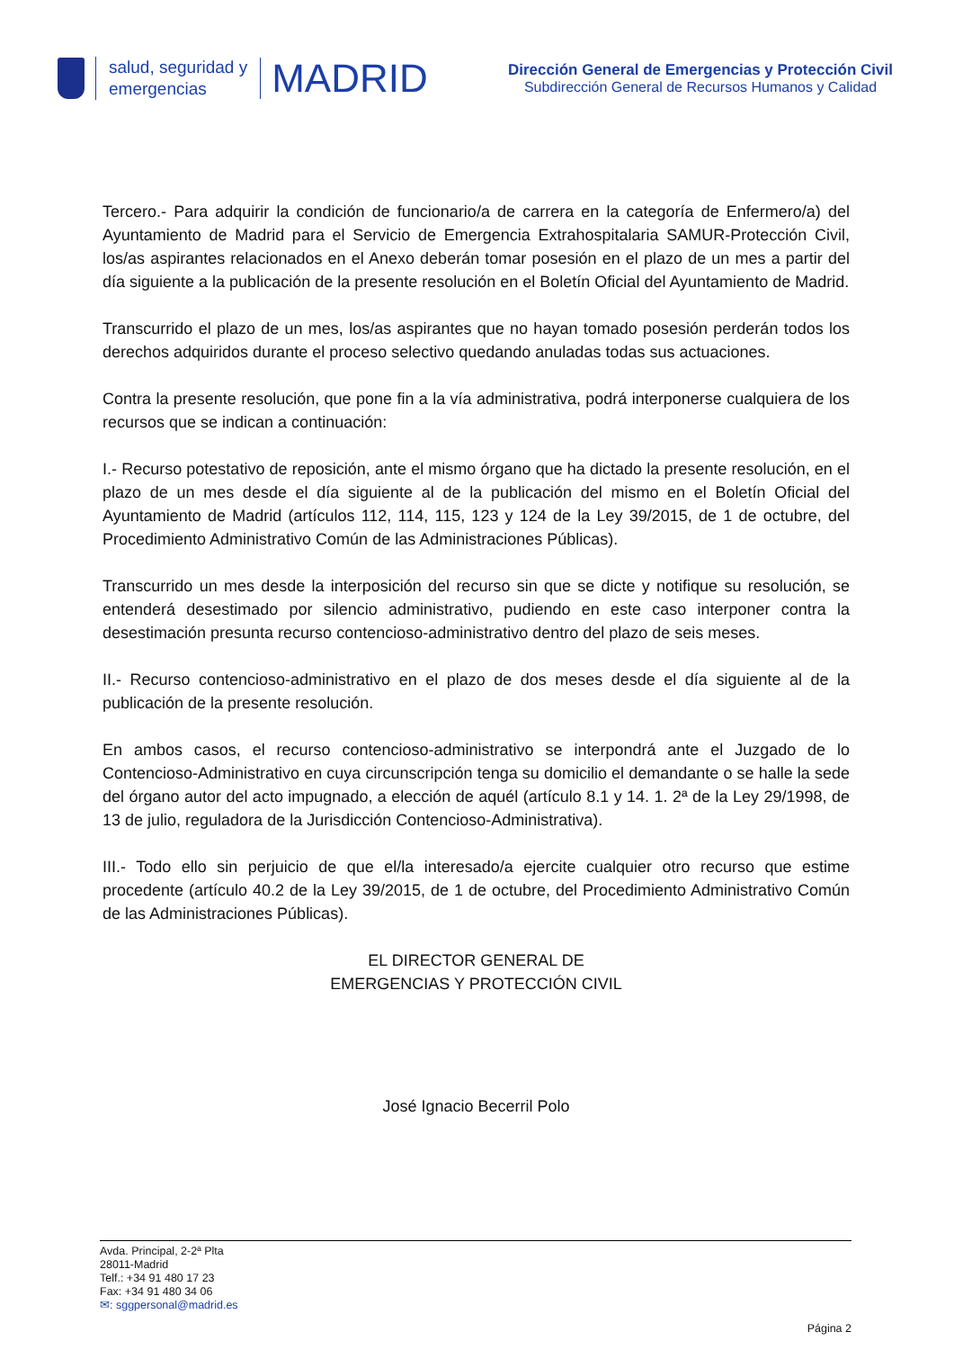salud, seguridad y
emergencias
MADRID
Dirección General de Emergencias y Protección Civil
Subdirección General de Recursos Humanos y Calidad
Tercero.- Para adquirir la condición de funcionario/a de carrera en la categoría de Enfermero/a) del Ayuntamiento de Madrid para el Servicio de Emergencia Extrahospitalaria SAMUR-Protección Civil, los/as aspirantes relacionados en el Anexo deberán tomar posesión en el plazo de un mes a partir del día siguiente a la publicación de la presente resolución en el Boletín Oficial del Ayuntamiento de Madrid.
Transcurrido el plazo de un mes, los/as aspirantes que no hayan tomado posesión perderán todos los derechos adquiridos durante el proceso selectivo quedando anuladas todas sus actuaciones.
Contra la presente resolución, que pone fin a la vía administrativa, podrá interponerse cualquiera de los recursos que se indican a continuación:
I.- Recurso potestativo de reposición, ante el mismo órgano que ha dictado la presente resolución, en el plazo de un mes desde el día siguiente al de la publicación del mismo en el Boletín Oficial del Ayuntamiento de Madrid (artículos 112, 114, 115, 123 y 124 de la Ley 39/2015, de 1 de octubre, del Procedimiento Administrativo Común de las Administraciones Públicas).
Transcurrido un mes desde la interposición del recurso sin que se dicte y notifique su resolución, se entenderá desestimado por silencio administrativo, pudiendo en este caso interponer contra la desestimación presunta recurso contencioso-administrativo dentro del plazo de seis meses.
II.- Recurso contencioso-administrativo en el plazo de dos meses desde el día siguiente al de la publicación de la presente resolución.
En ambos casos, el recurso contencioso-administrativo se interpondrá ante el Juzgado de lo Contencioso-Administrativo en cuya circunscripción tenga su domicilio el demandante o se halle la sede del órgano autor del acto impugnado, a elección de aquél (artículo 8.1 y 14. 1. 2ª de la Ley 29/1998, de 13 de julio, reguladora de la Jurisdicción Contencioso-Administrativa).
III.- Todo ello sin perjuicio de que el/la interesado/a ejercite cualquier otro recurso que estime procedente (artículo 40.2 de la Ley 39/2015, de 1 de octubre, del Procedimiento Administrativo Común de las Administraciones Públicas).
EL DIRECTOR GENERAL DE
EMERGENCIAS Y PROTECCIÓN CIVIL
José Ignacio Becerril Polo
Avda. Principal, 2-2ª Plta
28011-Madrid
Telf.: +34 91 480 17 23
Fax: +34 91 480 34 06
✉: sggpersonal@madrid.es
Página 2